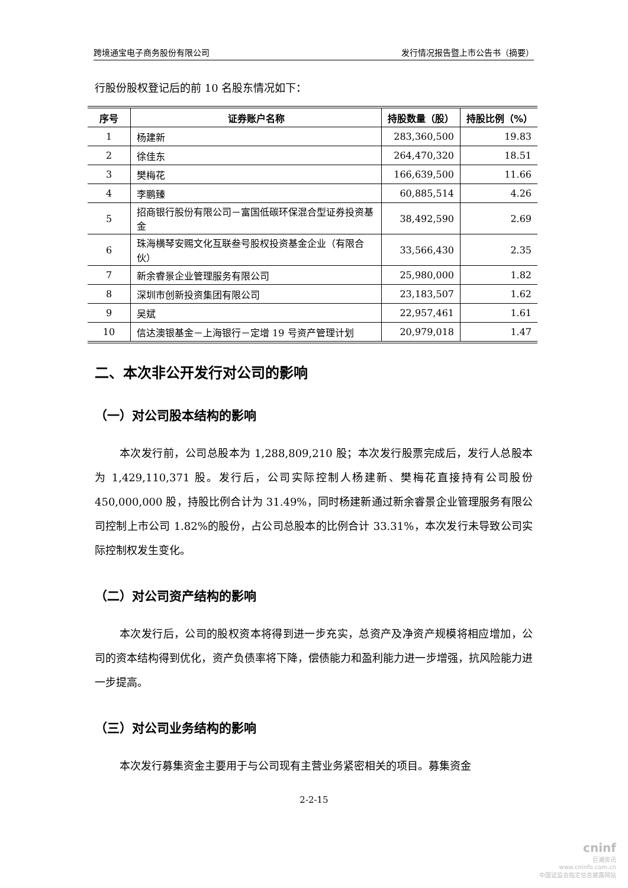跨境通宝电子商务股份有限公司 发行情况报告暨上市公告书（摘要）
行股份股权登记后的前 10 名股东情况如下：
| 序号 | 证券账户名称 | 持股数量（股） | 持股比例（%） |
| --- | --- | --- | --- |
| 1 | 杨建新 | 283,360,500 | 19.83 |
| 2 | 徐佳东 | 264,470,320 | 18.51 |
| 3 | 樊梅花 | 166,639,500 | 11.66 |
| 4 | 李鹏臻 | 60,885,514 | 4.26 |
| 5 | 招商银行股份有限公司－富国低碳环保混合型证券投资基金 | 38,492,590 | 2.69 |
| 6 | 珠海横琴安赐文化互联叁号股权投资基金企业（有限合伙） | 33,566,430 | 2.35 |
| 7 | 新余睿景企业管理服务有限公司 | 25,980,000 | 1.82 |
| 8 | 深圳市创新投资集团有限公司 | 23,183,507 | 1.62 |
| 9 | 吴斌 | 22,957,461 | 1.61 |
| 10 | 信达澳银基金－上海银行－定增 19 号资产管理计划 | 20,979,018 | 1.47 |
二、本次非公开发行对公司的影响
（一）对公司股本结构的影响
本次发行前，公司总股本为 1,288,809,210 股；本次发行股票完成后，发行人总股本为 1,429,110,371 股。发行后，公司实际控制人杨建新、樊梅花直接持有公司股份 450,000,000 股，持股比例合计为 31.49%，同时杨建新通过新余睿景企业管理服务有限公司控制上市公司 1.82%的股份，占公司总股本的比例合计 33.31%，本次发行未导致公司实际控制权发生变化。
（二）对公司资产结构的影响
本次发行后，公司的股权资本将得到进一步充实，总资产及净资产规模将相应增加，公司的资本结构得到优化，资产负债率将下降，偿债能力和盈利能力进一步增强，抗风险能力进一步提高。
（三）对公司业务结构的影响
本次发行募集资金主要用于与公司现有主营业务紧密相关的项目。募集资金
2-2-15
cninf
巨潮资讯
www.cninfo.com.cn
中国证监会指定信息披露网站